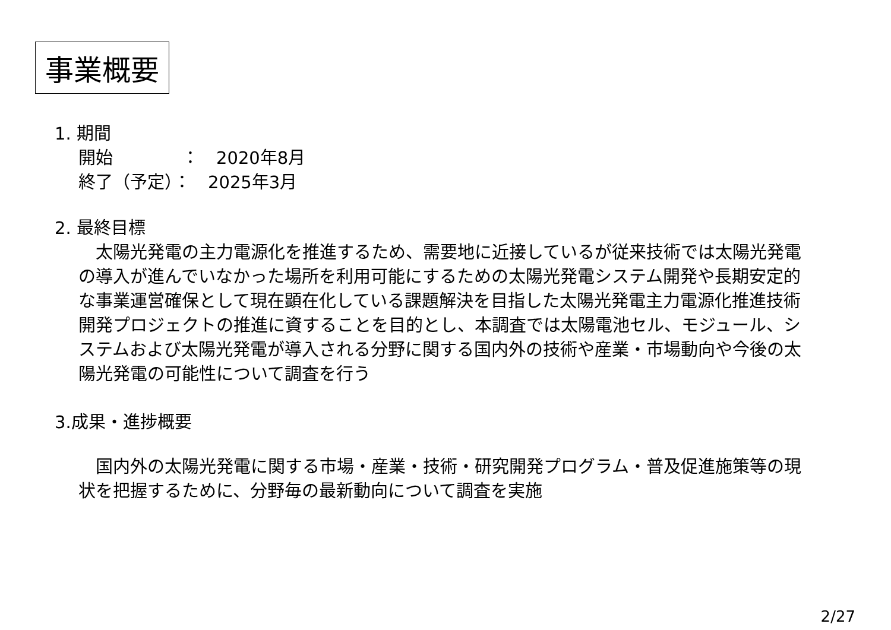事業概要
1. 期間
開始　　　　：　2020年8月
終了（予定）：　2025年3月
2. 最終目標
　太陽光発電の主力電源化を推進するため、需要地に近接しているが従来技術では太陽光発電の導入が進んでいなかった場所を利用可能にするための太陽光発電システム開発や長期安定的な事業運営確保として現在顕在化している課題解決を目指した太陽光発電主力電源化推進技術開発プロジェクトの推進に資することを目的とし、本調査では太陽電池セル、モジュール、システムおよび太陽光発電が導入される分野に関する国内外の技術や産業・市場動向や今後の太陽光発電の可能性について調査を行う
3.成果・進捗概要
　国内外の太陽光発電に関する市場・産業・技術・研究開発プログラム・普及促進施策等の現状を把握するために、分野毎の最新動向について調査を実施
2/27